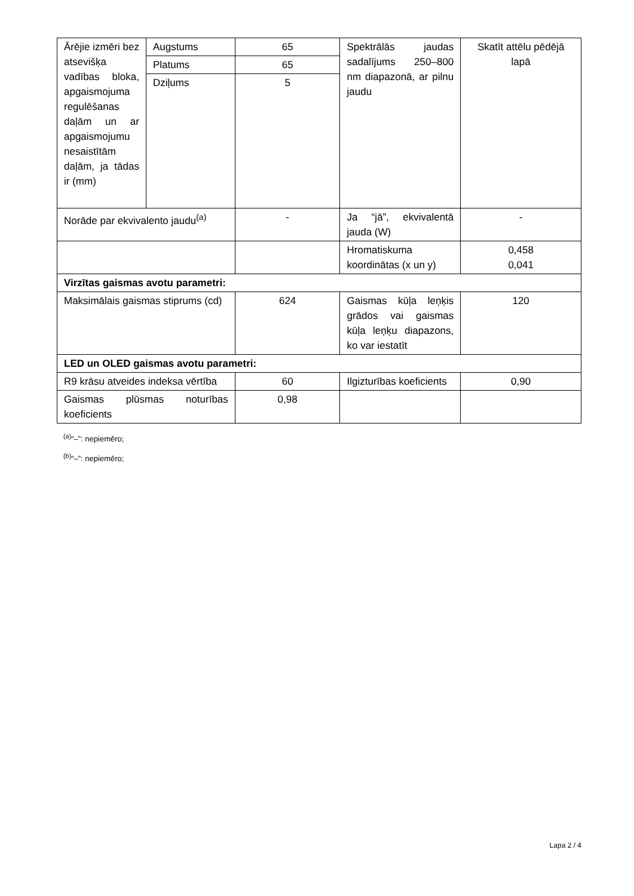| Ārējie izmēri bez atsevišķa vadības bloka, apgaismojuma regulēšanas daļām un ar apgaismojumu nesaistītām daļām, ja tādas ir (mm) | Augstums | 65 | Spektrālās jaudas sadalījums 250–800 nm diapazonā, ar pilnu jaudu | Skatīt attēlu pēdējā lapā |
| | Platums | 65 | | |
| | Dziļums | 5 | | |
| Norāde par ekvivalento jaudu<sup>(a)</sup> | | - | Ja “jā”, ekvivalentā jauda (W) | - |
| | | | Hromatiskuma koordinātas (x un y) | 0,458 0,041 |
| Virzītas gaismas avotu parametri: | | | | |
| Maksimālais gaismas stiprums (cd) | | 624 | Gaismas kūļa leņķis grādos vai gaismas kūļa leņķu diapazons, ko var iestatīt | 120 |
| LED un OLED gaismas avotu parametri: | | | | |
| R9 krāsu atveides indeksa vērtība | | 60 | Ilgizturības koeficients | 0,90 |
| Gaismas plūsmas noturības koeficients | | 0,98 | | |
<sup>(a)</sup> “–”: nepiemēro;
<sup>(b)</sup> “–”: nepiemēro;
Lapa 2 / 4